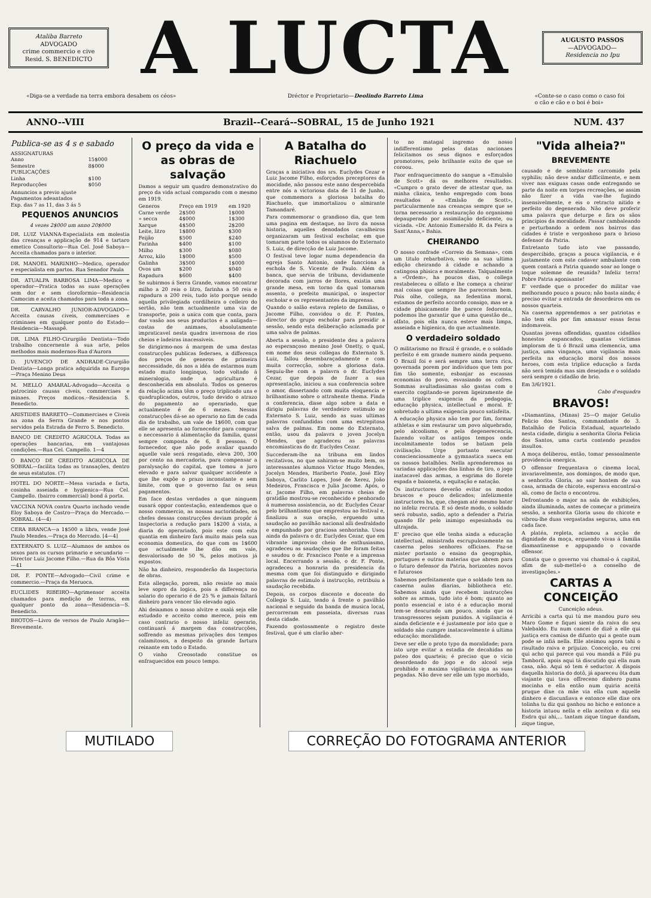Ataliba Barreto
ADVOGADO
crime commercio e cive
Resid. S. BENEDICTO
A LUCTA
AUGUSTO PASSOS
—ADVOGADO—
Residencia no Ipu
«Diga-se a verdade na terra embora desabem os céos» Dréctor e Proprietario—Deolindo Barreto Lima «Conte-se o caso como o caso foi
o cão e cão e o boi é boi»
ANNO--VIII Brazil--Ceará--SOBRAL, 15 de Junho 1921 NUM. 437
Publica-se as 4 s e sabado
| ASSIGNATURAS | |
| --- | --- |
| Anno | 15$000 |
| Semestre | 8$000 |
| PUBLICAÇÕES | |
| Linha | $100 |
| Reproducções | $050 |
Annuncios a previo ajuste
Pagamentos adeantados
Exp. das 7 as 11, das 3 ás 5
PEQUENOS ANUNCIOS
4 vezes 2$000 um anno 20$000
DR. LUIZ VIANNA-Especialista em molestia das creanças e applicação de 914 e tartaro emetico Consultorio—Rua Cel. José Saboya—Acceita chamados para o interior.
DR. MANOEL MARINHO—Medico, operador e especialista em partos. Rua Senador Paula
DR. ATUALPA BARBOSA LIMA—Medico e operador—Pratica todas as suas operações sem dor e sem cloroformio—Residencia Camocim e aceita chamados para toda a zona.
DR. CARVALHO JUNIOR-ADVOGADO—Acceita causas civeis, commerciaes e criminaes em qualquer ponto do Estado—Residencia—Massapê.
DR. LIMA FILHO-Cirurgião Dentista—Todo trabalho concernente á sua arte, pelos methodos mais modernos-Rua d'Aurora
D. JUVENCIO DE ANDRADE-Cirurgião Dentista—Longa pratica adquirida na Europa—Praça Menino Deus
M. MELLO AMARAL-Advogado—Acceita o patrocinio causas civeis, commerciaes e minaes. Preços modicos.--Residencia S. Benedicto.
ARISTIDES BARRETO—Commerciaes e Civeis na zona da Serra Grande e nos pontos servidos pela Estrada de Ferro S. Benedicto.
BANCO DE CREDITO AGRICOLA. Todas as operações bancarias, em vantajosas condições.—Rua Cel. Campello. 1—4
O BANCO DE CREDITO AGRICOLA DE SOBRAL—facilita todas as transações, dentro de seus estatutos. (7)
HOTEL DO NORTE—Mesa variada e farta, cosinha asseiada e hygienica—Rua Cel. Campello. (bairro commercial) bond á porta.
VACCINA NOVA contra Quarto inchado vende Eloy Saboya de Castro—Praça do Mercado.—SOBRAL. (4—4)
CERA BRANCA—a 1$500 a libra, vende José Paulo Mendes.—Praça do Mercado. [4—4]
EXTERNATO S. LUIZ—Alumnos de ambos os sexos para os cursos primario e secundario —Director Luiz Jacome Filho.—Rua da Bôa Vista—41
DR. F. PONTE—Advogado—Civil crime e commercio.—Praça da Meruoca.
EUCLIDES RIBEIRO—Agrimensor acceita chamados para medição de terras, em qualquer ponto da zona—Residencia—S. Benedicto.
BROTOS—Livro de versos de Paulo Aragão—Brevemente.
O preço da vida e as obras de salvação
Damos a seguir um quadro demonstrativo do preço da vida actual comparado com o mesmo em 1919.
| Generos | Preço em 1919 | em 1920 |
| --- | --- | --- |
| Carne verde | 2$500 | 1$000 |
| » secca | 4$000 | 1$300 |
| Xarque | 4$500 | 2$200 |
| Leite, litro | 1$800 | $300 |
| Feijão | $500 | $240 |
| Farinha | $400 | $100 |
| Milho | $300 | $080 |
| Arroz, kilo | 1$000 | $500 |
| Galinha | 3$500 | 1$000 |
| Ovos um | $200 | $040 |
| Rapadura | $600 | $400 |
Se subirmos á Serra Grande, vamos encontrar milho a 20 reis o litro, farinha a 50 reis e rapadura a 200 reis, tudo isto porque sendo aquella privilegiada cordilheira o celleiro do sertão, não tem actualmente uma via de transporte, pois a unica com que conta, para dar vasão aos seus productos é a anligada—costas de animaes, absolutamente impraticavel nesta quadra invernosa de rios cheios e ladeiras inacessiveis.
Se dirigirmo-nos á margem de uma destas construcções publicas federaes, a differença dos preços de generos de primeira neccessidade, dá nos a idéa de estarmos num estado muito longinquo, todo voltado á mineralogia, onde a agricultura é desconhecida em absoluto. Todos os generos da relação acima têm o preço triplicado uns e quadruplicados, outros, tudo devido o atrazo do pagamento ao operariado, que actualmente é de 6 mezes. Nessas construcções dá-se ao operario no fim de cada dia de trabalho, um vale de 1$600, com que elle se apresenta ao fornecedor para comprar o neccessario á alimentação da familia, quasi sempre composta de 6, 8 pessoas. O fornecedor, que não pode avaliar quando aquelle vale será resgatado, eleva 200, 300 por cento na mercadoria, para compensar a paralysação do capital, que tomou a juro elevado e para salvar qualquer accidente a que lhe expõe o prazo inconstante e sem limite, com que o governo faz os seus pagamentos.
Em face destas verdades a que ninguem ousará oppor contestação, entendemos que o nosso commercio, as nossas auctoridades, os chefes dessas construcções deviam propôr á Inspectoria a redução para 1$200 á vista, a diaria do operariado, pois este com esta quantia em dinheiro fará muito mais pela sua economia domestica, do que com os 1$600 que actualmente lhe dão em vale, desvalorisado de 50 %, pelos motivos já expostos.
Não ha dinheiro, responderão da Inspectoria de obras.
Esta allegação, porem, não resiste ao mais leve sopro da logica, pois a differença no salario do operario é de 25 % e jamais faltará dinheiro para vencer tão elevado agio.
Ahi deixamos o nosso alvitre e oxalá seja elle estudado e acceito como merece, pois em caso contrario o nosso infeliz operario, continuará á margem das construcções, soffrendo as mesmas privações dos tempos calamitosos, a despeito da grande fartura reinante em todo o Estado.
O vinho Creosotado constitue os enfraquecidos em pouco tempo.
A Batalha do Riachuelo
Graças a iniciativa dos srs. Euclydes Cezar e Luiz Jacome Filho, esforçados preceptores da mocidade, não passou este anno despercebida entre nós a victoriosa data de 11 de Junho, que commemora a gloriosa batalha do Riachuelo, que immortalizou o almirante Tamandaré.
Para commemorar o grandioso dia, que tem uma pagina em destaque, no livro da nossa historia, aquelles denodados cavalheiros organizaram um festival escholar, em que tomaram parte todos os alumnos do Externato S. Luiz, de direcção de Luiz Jacome.
O festival teve logar numa dependencia da egreja Santo Antonio, onde funcciona a eschola de S. Vicente de Paulo. Além da banca, que servia de tribuna, devidamente decorada com jarros de flores, existia uma grande mesa, em torno da qual tomaram assento, o prefeito municipal, o inspector escholar e os representantes da imprensa.
Quando o salão estava repleto de familias, o Jacome Filho, convidou o dr. F. Pontes, director do grupo escholar para presidir a sessão, sendo esta deliberação aclamada por uma salva de palmas.
Aberta a sessão, o presidente deu a palavra ao esperançoso menino José Onetty, o qual, em nome dos seus collegas do Externato S. Luiz, fallou desembaraçadamente e com muita correcção, sobre a gloriosa data. Seguiu-lhe com a palavra o dr. Euclydes Cezar, que depois de fazer a sua apresentação, iniciou a sua conferencia sobre o amor, dissertando com muita eloquencia e brilhantismo sobre o attrahente thema. Finda a conferencia, disse algo sobre a data e dirigiu palavras de verdadeiro estimulo ao Externato S. Luiz, sendo as suas ultimas palavras confundidas com uma estrepitosa salva de palmas. Em nome do Externato, então, usou da palavra o joven Jocelyn Mendes, que agradeceu as palavras encomiasticas do dr. Euclydes Cezar.
Succederam-lhe na tribuna em lindos recitativos, no que sahiram-se muito bem, os interessantes alumnos Victor Hugo Mendes, Jocelyn Mendes, Hariberto Ponte, José Eloy Saboya, Carlito Lopes, José de Xerez, João Medeiros, Francisca e Julia Jacome. Após, o sr. Jacome Filho, em palavras cheias de gratidão mostrou-se reconhecido e penhorado á numerosa assistencia, ao dr. Euclydes Cezar pelo brilhantismo que emprestou ao festival e, finalizou a sua oração, erguendo uma saudação ao pavilhão nacional alli desfraldado e empunhado por graciosa senhorinha. Usou ainda da palavra o dr. Euclydes Cezar, que em vibrante improviso cheio de enthusiasmo, agradeceu as saudações que lhe foram feitas e saudou o dr. Francisco Ponte e a imprensa local. Encerrando a sessão, o dr. F. Ponte, agradeceu a honraria da presidencia da mesma com que foi distinguido e dirigindo palavras de estimulo á instrucção, retribuiu a saudação recebida.
Depois, os corpos discente e docente do Collegio S. Luiz, tendo á frente o pavilhão nacional e seguido da banda de musica local, percorreram em passeiata, diversas ruas desta cidade.
Fazendo gostosamente o registro deste festival, que é um clarão aber-
to no matagal ingremo do nosso indifferentismo pelas datas nacionaes felicitamos os seus dignos e esforçados promotores, pelo brilhante exito de que se coroou.
Paor enfraquecimento do sangue a «Emulsão de Scott» dá os melhores resultados. «Cumpro o grato dever de attestar que, na minha clinica, tenho empregado com bons resultados e «Emlsão de Scott», particularmente nas creanças sempre que se torna necessario a restauração do organismo depauperado por assimilação deficiente, ou viciada. «Dr. Antonio Esmeraldo R. da Feira a Sant'Anna,» Bahia.
CHEIRANDO
O nosso confrade «Correio da Semana», com um titulo rebarbativo, veio na sua ultima edição cheirando á cidade e achando a catingosa phisica e moralmente. Talqualmente a «Ordem», ha poucos dias, o collega restabeleceu o olfato e lhe começa a cheirar mal coisas que sempre lhe pareceram bem. Pois olhe, collega, na fedentina moral, estamos de perfeito accordo consigo, mas se a cidade phisicamente lhe parece fedorenta, podemos lhe garantir que é uma questão de... olfato, pois ella nunca esteve mais limpa, asseiada e higienica, do que actualmente.
O verdadeiro soldado
O militarismo no Brazil é grande, e o soldado perfeito é em grande numero ainda pequeno. O Brazil foi e será sempre uma terra rica, governada porem por individuos que tem por fim tão somente, esbanjar as escassas economias do povo, esvasiando os cofres. Sommas avultadissimas são gastas com o exercito cogitando-se porem ligeiramente de uma triplice exigencia da pedagogia, educação physica, intellectual e moral. E' sobretudo a ultima exigencia pouco satisfeita.
A educação physica não tem por fim, formar athletas e sim restaurar um povo alquebrado, pelo alcoolismo, e pela degenerecencia, fazendo voltar os antigos tempos onde incolmitamente todos se batiam pela civilisação. Urge portanto executar conscienciosamente a gymnastica sueca em os nossos batalhões. Nella aprenderemos as variadas applicações das linhas de tiro, o jogo inatacavel das armas, a esgrima do florete espada e baioneta, a equitação e natação.
Os instructores deverão evitar os modos bruscos e pouco delicados; infelizmente instructores ha, que, chegam até mesmo bater no infeliz recruta. E só deste modo, o soldado será robusto, sadio, apto a defender a Patria quando fôr pelo inimigo espesinhada ou ultrajada.
E' preciso que elle tenha ainda a educação intellectual, ministrada escrupulosamente na caserna pelos senhores officiaes. Faz-se mister portanto o ensino da geographia, portugues e outras materias que abrem para o futuro defensor da Patria, horizontes novos e futurosos
Sabemos perfeitamente que o soldado tem na caserna aulas diarias, bibliotheca etc. Sabemos ainda que recebem instrucções sobre as armas, tudo isto é bom; quanto ao ponto essencial e isto é a educação moral tem-se descurado um pouco, ainda que os transgressores sejam punidos. A vigilancia é ainda deficiente e é justamente por isto que o soldado não cumpre inatacavelmente á ultima educação: moralidade.
Deve ser elle o proto typo da moralidade; para isto urge evitar a estadia de decahidas no pateo dos quarteis; é preciso que o vicio desordenado do jogo e do alcool seja prohibido e maxima vigilancia siga as suas pegadas. Não deve ser elle um typo morbido,
"Vida alheia?"
BREVEMENTE
causado e de semblante carcomido pela syphilis; não deve andar difficilmente, e nem viver nas exiguas casas onde entregando se parte da noite em torpes recreações, se assim não fizer a vida vae-lhe fugindo insensivelmente, e eis o retracto nitido e perfeito do degenerado. Não deve proferir uma palavra que deturpe e fira os sãos principios da moralidade. Passar cambaleando e perturbando a ordem nos bairros das cidades é triste e vergonhoso para o brioso defensor da Patria.
Entretanto tudo isto vae passando, despercibido, graças a pouca vigilancia, e é justamente com este cadaver ambulante com quem contará a Patria quando soar ao longe o toque solemne de reunida? Infeliz terra! Pobre Patria agonisante!
E' verdade que o proceder do militar vae melhorando pouco a pouco; não basta ainda; é preciso evitar a entrada de desordeiros em os nossos quarteis.
Na caserna apprendemos a ser patriotas e não tem ella por fim amansar essas feras indomaveis.
Quantas jovens offendidas, quantos cidadãos honestos espancados, quantas victimas imploram de ti ó Brazil uma clemencia, uma justiça, uma vingança, uma vigilancia mais perfeita na educação moral dos nossos heroes, com esta triplice educação a farda não será temida mas sim desejada e o soldado será sempre o cidadão de brio.
Em 3/6/1921.
Cabo d'esquadra
BRAVOS!
«Diamantina, (Minas) 25—O major Getulio Felicio dos Santos, commandante do 3. Batalhão de Policia Estadual, aquartelado nesta cidade, dirigiu a senhorita Gloria Felicia dos Santos, uma carta contendo pezados insultos.
A moça deliberou, então, tomar pessoalmente providencia energica.
O offensor frequentava o cinema local, invariavelmente, aos domingos, de modo que, a senhorita Gloria, ao sair hontem de sua casa, armada de chicote, esperava encontral-o ali, como de facto o encontrou.
Defrontando o major na sala de exhibições, ainda illuminada, antes de começar a primeira sessão, a senhorita Gloria usou do chicote e vibrou-lhe duas vergastadas seguras, uma em cada face.
A platéa, repleta, aclamou a acção de dignidade da moça, erguendo vivas á familia diamantinense e appupando o covarde offensor.
Consta que o governo vai chamal-o á capital, afim de sub-mettel-o a conselho de investigações.»
CARTAS A CONCEIÇÃO
Cunceição adeus.
Arricibi a carta qui tú me mandou puro seu Maro Gome e fiquei siente da raiva do seu Valebaldo. Eu num cancei de dizê a elle qui justiça era camisa de difunto qui a gente num pode se infiá nella. Elle ateimou agora tahi o risultado raiva e prijuizo. Conceição, eu crei qui acho qui parece qui vou mandá a Filó pu Tamboril, apois aqui tá discutido qui ella num casa, não. Aqui só tem é seductor. A dispois daquella historia do dotô, já apareceu ôta dum viajante qui tava offreceno dinhero puma mocinha e ella então num quiria aceitá pruque dixe ca mãe via ella cum aquelle dinhero e discunfiava e entonce elle dixe ora tolinha tu diz qui ganhou no bicho e entonce a historia intuou nella e ella aceiton e diz seu Esdra qui ahi,... tantam zique tingue dandam, zique tingue,
MUTILADO CORREÇÃO DO FOTOGRAMA ANTERIOR